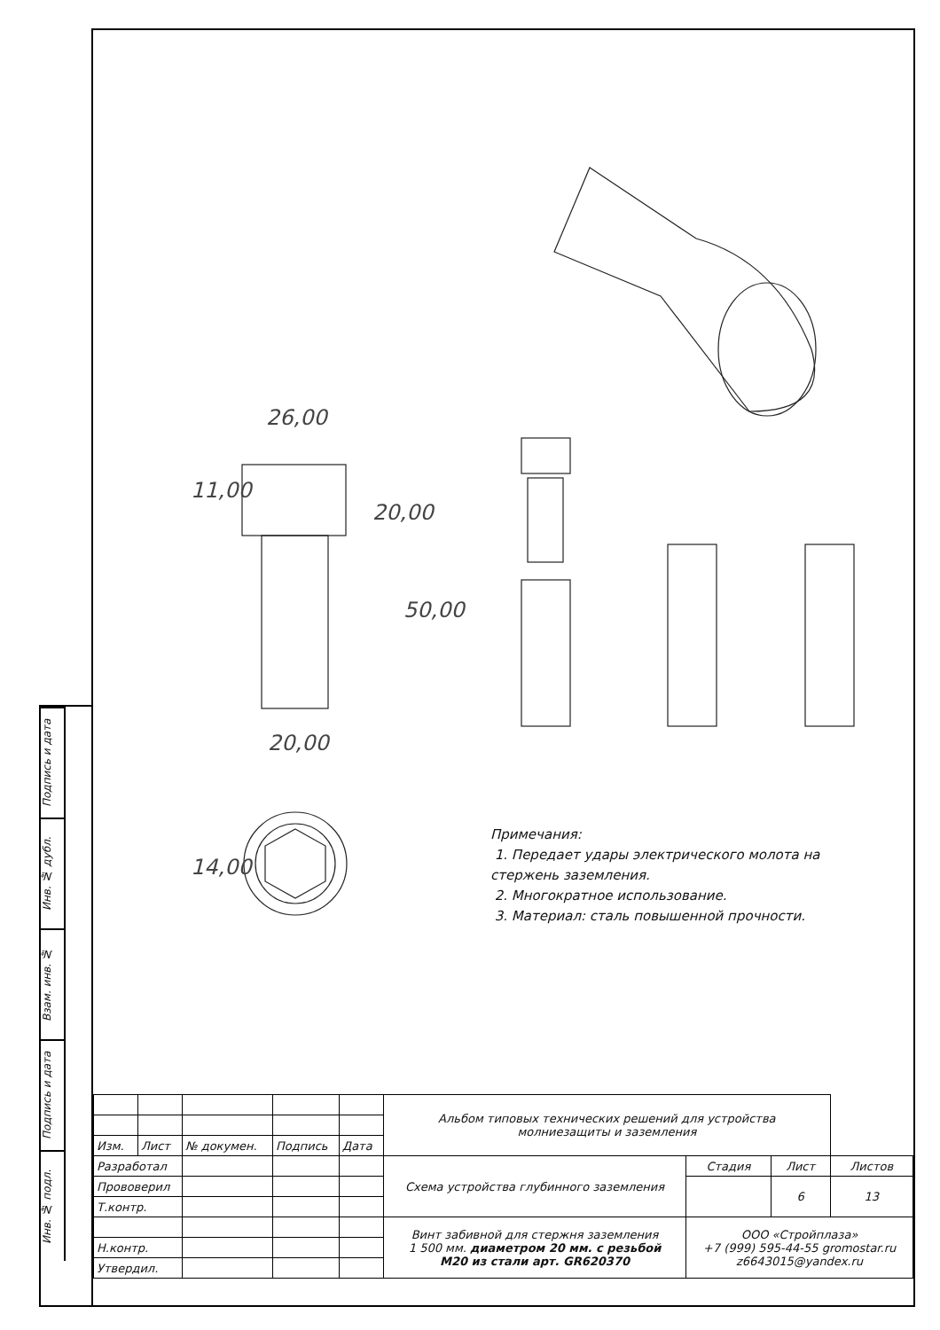Подпись и дата
Инв. № дубл.
Взам. инв. №
Подпись и дата
Инв. № подл.
26,00
11,00
20,00
50,00
20,00
14,00
Примечания:
1. Передает удары электрического молота на
стержень заземления.
2. Многократное использование.
3. Материал: сталь повышенной прочности.
| | | | | | Альбом типовых технических решений для устройства молниезащиты и заземления | | | |
| Изм. | Лист | № докумен. | Подпись | Дата | | | | |
| Разработал | | | | | Схема устройства глубинного заземления | Стадия | Лист | Листов |
| Прововерил | | | | | | | 6 | 13 |
| Т.контр. | | | | | | | | |
| | | | | | Винт забивной для стержня заземления 1 500 мм. диаметром 20 мм. с резьбой М20 из стали арт. GR620370 | ООО «Стройплаза» +7 (999) 595-44-55 gromostar.ru z6643015@yandex.ru | | |
| Н.контр. | | | | | | | | |
| Утвердил. | | | | | | | | |